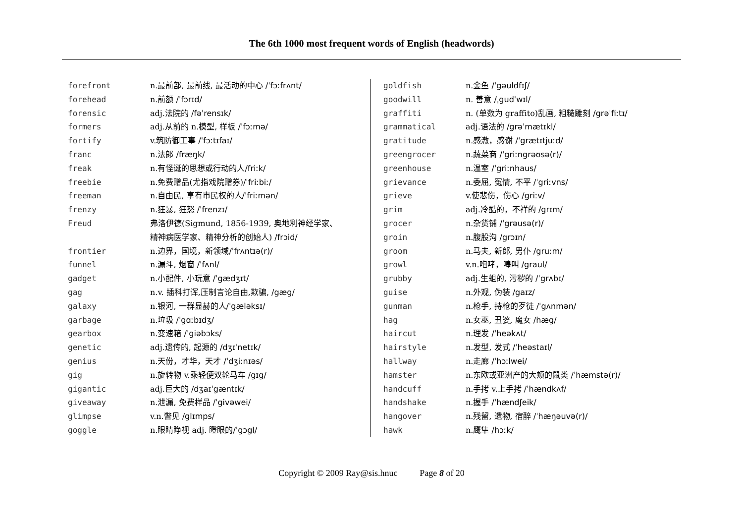The 6th 1000 most frequent words of English (headwords)
| forefront | n.最前部, 最前线, 最活动的中心 /ˈfɔːfrʌnt/ |
| forehead | n.前额 /ˈfɔrɪd/ |
| forensic | adj.法院的 /fəˈrensɪk/ |
| formers | adj.从前的 n.模型, 样板 /ˈfɔːmə/ |
| fortify | v.筑防御工事 /ˈfɔːtɪfaɪ/ |
| franc | n.法郎 /fræŋk/ |
| freak | n.有怪诞的思想或行动的人 /friːk/ |
| freebie | n.免费赠品(尤指戏院赠券) /ˈfriːbiː/ |
| freeman | n.自由民, 享有市民权的人 /ˈfriːmən/ |
| frenzy | n.狂暴, 狂怒 /ˈfrenzɪ/ |
| Freud | 弗洛伊德(Sigmund, 1856-1939, 奥地利神经学家、 精神病医学家、精神分析的创始人) /frɔid/ |
| frontier | n.边界，国境，新领域 /ˈfrʌntɪə(r)/ |
| funnel | n.漏斗, 烟窗 /ˈfʌnl/ |
| gadget | n.小配件, 小玩意 /ˈgædʒɪt/ |
| gag | n.v. 插科打诨,压制言论自由,欺骗, /gæg/ |
| galaxy | n.银河, 一群显赫的人 /ˈgæləksɪ/ |
| garbage | n.垃圾 /ˈgɑːbɪdʒ/ |
| gearbox | n.变速箱 /ˈgiəbɔks/ |
| genetic | adj.遗传的, 起源的 /dʒɪˈnetɪk/ |
| genius | n.天份，才华，天才 /ˈdʒiːnɪəs/ |
| gig | n.旋转物 v.乘轻便双轮马车 /gɪg/ |
| gigantic | adj.巨大的 /dʒaɪˈgæntɪk/ |
| giveaway | n.泄漏, 免费样品 /ˈgivəwei/ |
| glimpse | v.n.瞥见 /glɪmps/ |
| goggle | n.眼睛睁视 adj. 瞪眼的 /ˈgɔgl/ |
| goldfish | n.金鱼 /ˈgəuldfɪʃ/ |
| goodwill | n. 善意 /ˌgudˈwɪl/ |
| graffiti | n. (单数为 graffito)乱画, 粗糙雕刻 /grəˈfiːtɪ/ |
| grammatical | adj.语法的 /grəˈmætɪkl/ |
| gratitude | n.感激，感谢 /ˈgrætɪtjuːd/ |
| greengrocer | n.蔬菜商 /ˈgriːngrəʊsə(r)/ |
| greenhouse | n.温室 /ˈgriːnhaus/ |
| grievance | n.委屈, 冤情, 不平 /ˈgriːvns/ |
| grieve | v.使悲伤，伤心 /griːv/ |
| grim | adj.冷酷的，不祥的 /grɪm/ |
| grocer | n.杂货铺 /ˈgrəusə(r)/ |
| groin | n.腹股沟 /grɔɪn/ |
| groom | n.马夫, 新郎, 男仆 /gruːm/ |
| growl | v.n.咆哮，嗥叫 /graul/ |
| grubby | adj.生蛆的, 污秽的 /ˈgrʌbɪ/ |
| guise | n.外观, 伪装 /gaɪz/ |
| gunman | n.枪手, 持枪的歹徒 /ˈgʌnmən/ |
| hag | n.女巫, 丑婆, 魔女 /hæg/ |
| haircut | n.理发 /ˈheəkʌt/ |
| hairstyle | n.发型, 发式 /ˈheəstaɪl/ |
| hallway | n.走廊 /ˈhɔːlwei/ |
| hamster | n.东欧或亚洲产的大颊的鼠类 /ˈhæmstə(r)/ |
| handcuff | n.手拷 v.上手拷 /ˈhændkʌf/ |
| handshake | n.握手 /ˈhændʃeik/ |
| hangover | n.残留, 遗物, 宿醉 /ˈhæŋəuvə(r)/ |
| hawk | n.鹰隼 /hɔːk/ |
Copyright © 2009 Ray@sis.hnuc Page 8 of 20